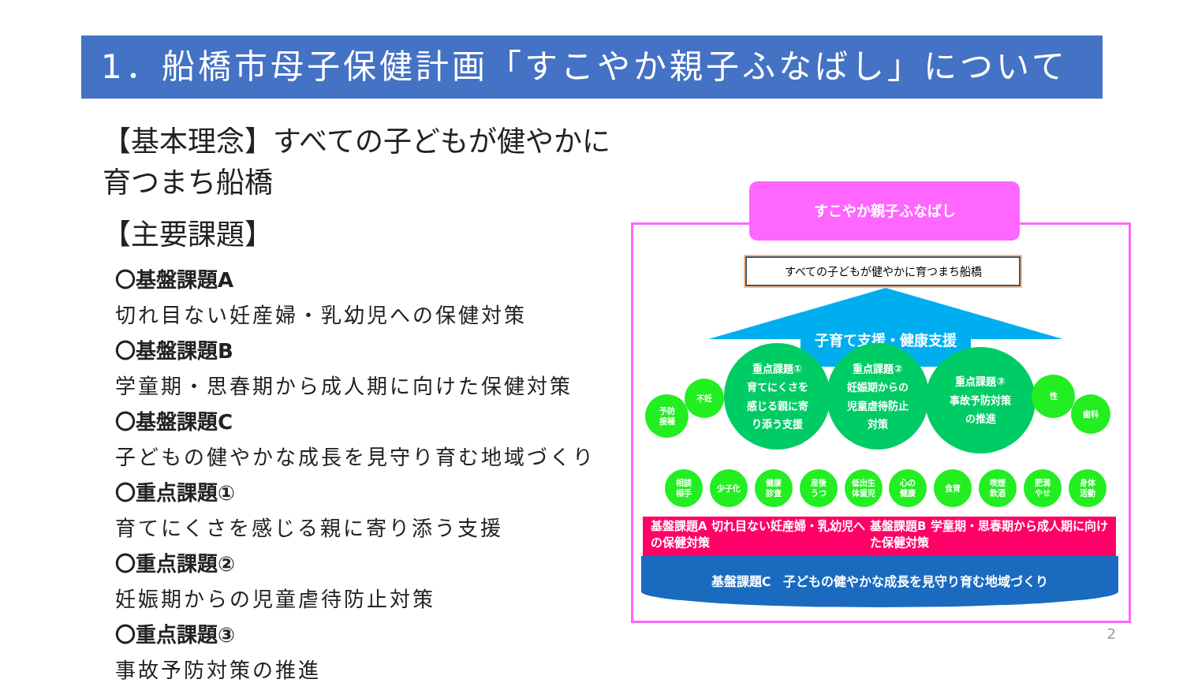1．船橋市母子保健計画「すこやか親子ふなばし」について
【基本理念】すべての子どもが健やかに育つまち船橋
【主要課題】
〇基盤課題A
切れ目ない妊産婦・乳幼児への保健対策
〇基盤課題B
学童期・思春期から成人期に向けた保健対策
〇基盤課題C
子どもの健やかな成長を見守り育む地域づくり
〇重点課題①
育てにくさを感じる親に寄り添う支援
〇重点課題②
妊娠期からの児童虐待防止対策
〇重点課題③
事故予防対策の推進
すべての子どもが健やかに育つまち船橋
子育て支援・健康支援
重点課題①
育てにくさを
感じる親に寄
り添う支援
重点課題②
妊娠期からの
児童虐待防止
対策
重点課題③
事故予防対策
の推進
予防
接種
不妊 性
歯科
基盤課題A 切れ目ない妊産婦・乳幼児への保健対策 基盤課題B 学童期・思春期から成人期に向けた保健対策
相談
相手 少子化 健康
診査 産後
うつ 低出生
体重児 心の
健康 食育 喫煙
飲酒 肥満
やせ 身体
活動
基盤課題C　子どもの健やかな成長を見守り育む地域づくり
すこやか親子ふなばし
2